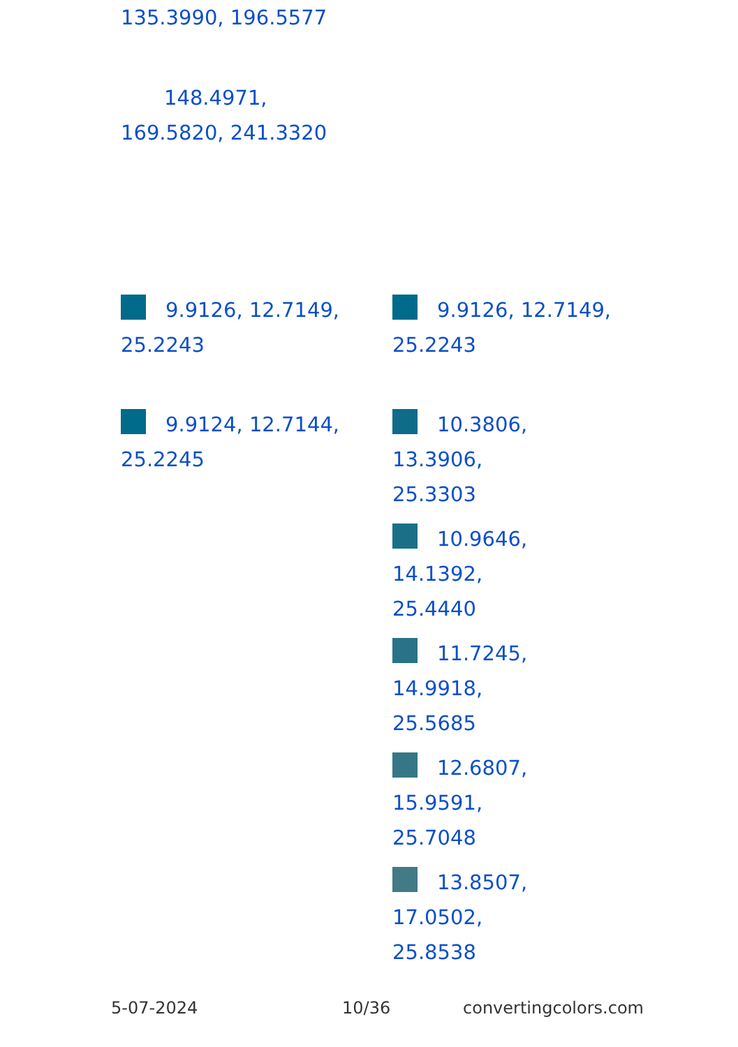135.3990, 196.5577
148.4971,
169.5820, 241.3320
9.9126, 12.7149,
25.2243
9.9126, 12.7149,
25.2243
9.9124, 12.7144,
25.2245
10.3806, 13.3906,
25.3303
10.9646, 14.1392,
25.4440
11.7245, 14.9918,
25.5685
12.6807, 15.9591,
25.7048
13.8507, 17.0502,
25.8538
5-07-2024 10/36 convertingcolors.com